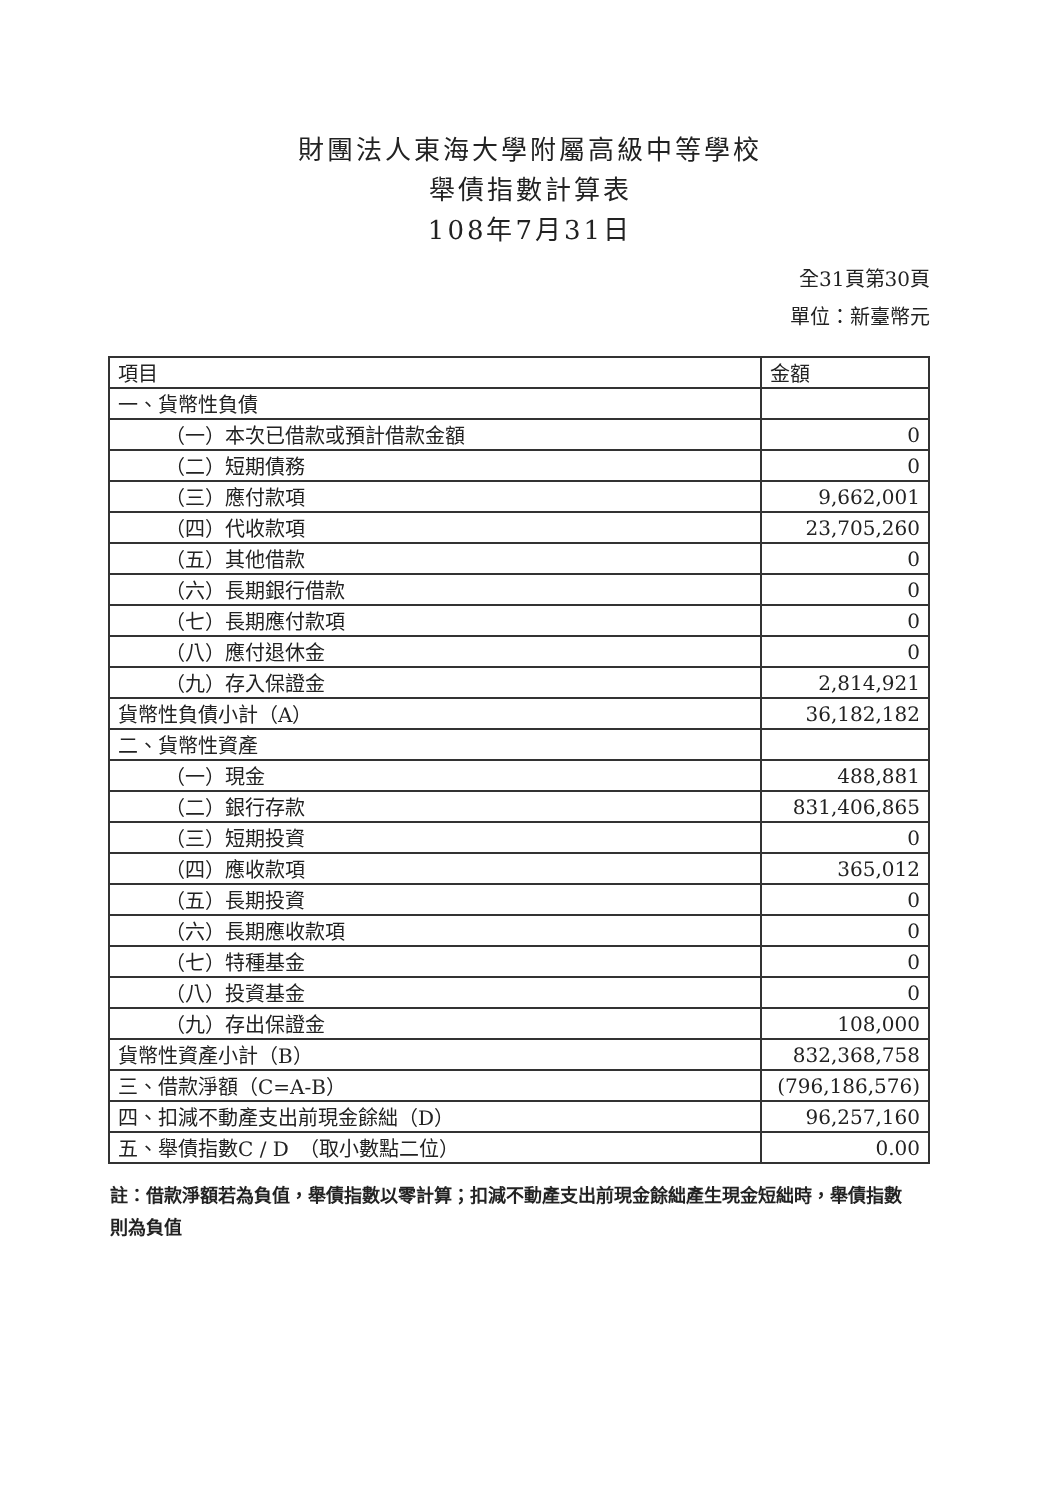財團法人東海大學附屬高級中等學校
舉債指數計算表
108年7月31日
全31頁第30頁
單位：新臺幣元
| 項目 | 金額 |
| --- | --- |
| 一、貨幣性負債 | |
| （一）本次已借款或預計借款金額 | 0 |
| （二）短期債務 | 0 |
| （三）應付款項 | 9,662,001 |
| （四）代收款項 | 23,705,260 |
| （五）其他借款 | 0 |
| （六）長期銀行借款 | 0 |
| （七）長期應付款項 | 0 |
| （八）應付退休金 | 0 |
| （九）存入保證金 | 2,814,921 |
| 貨幣性負債小計（A） | 36,182,182 |
| 二、貨幣性資產 | |
| （一）現金 | 488,881 |
| （二）銀行存款 | 831,406,865 |
| （三）短期投資 | 0 |
| （四）應收款項 | 365,012 |
| （五）長期投資 | 0 |
| （六）長期應收款項 | 0 |
| （七）特種基金 | 0 |
| （八）投資基金 | 0 |
| （九）存出保證金 | 108,000 |
| 貨幣性資產小計（B） | 832,368,758 |
| 三、借款淨額（C=A-B） | (796,186,576) |
| 四、扣減不動產支出前現金餘絀（D） | 96,257,160 |
| 五、舉債指數C / D （取小數點二位） | 0.00 |
註：借款淨額若為負值，舉債指數以零計算；扣減不動產支出前現金餘絀產生現金短絀時，舉債指數則為負值